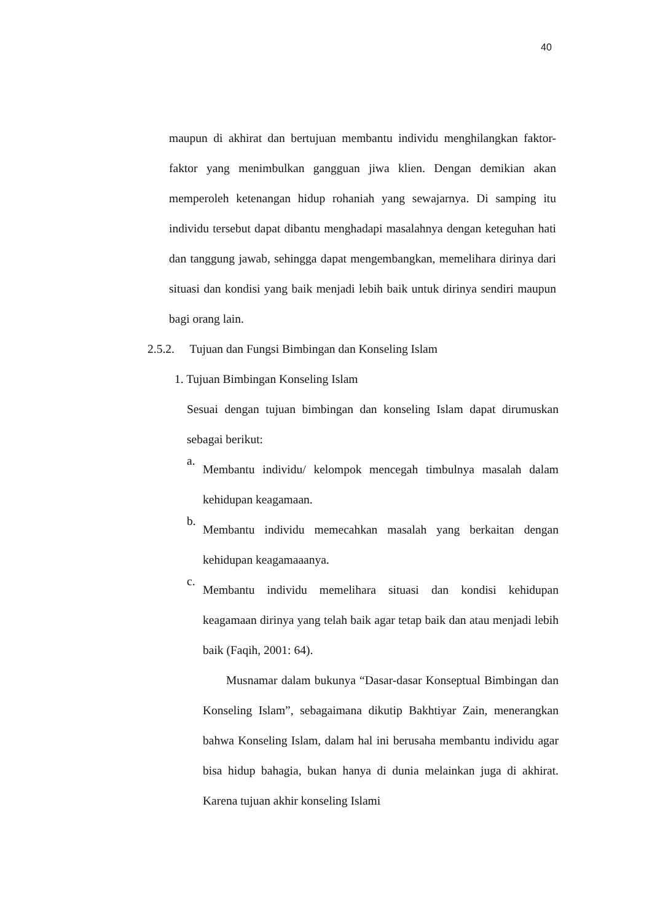40
maupun di akhirat dan bertujuan membantu individu menghilangkan faktor-faktor yang menimbulkan gangguan jiwa klien. Dengan demikian akan memperoleh ketenangan hidup rohaniah yang sewajarnya. Di samping itu individu tersebut dapat dibantu menghadapi masalahnya dengan keteguhan hati dan tanggung jawab, sehingga dapat mengembangkan, memelihara dirinya dari situasi dan kondisi yang baik menjadi lebih baik untuk dirinya sendiri maupun bagi orang lain.
2.5.2. Tujuan dan Fungsi Bimbingan dan Konseling Islam
1. Tujuan Bimbingan Konseling Islam
Sesuai dengan tujuan bimbingan dan konseling Islam dapat dirumuskan sebagai berikut:
a.
Membantu individu/ kelompok mencegah timbulnya masalah dalam kehidupan keagamaan.
b.
Membantu individu memecahkan masalah yang berkaitan dengan kehidupan keagamaaanya.
c.
Membantu individu memelihara situasi dan kondisi kehidupan keagamaan dirinya yang telah baik agar tetap baik dan atau menjadi lebih baik (Faqih, 2001: 64).
Musnamar dalam bukunya “Dasar-dasar Konseptual Bimbingan dan Konseling Islam”, sebagaimana dikutip Bakhtiyar Zain, menerangkan bahwa Konseling Islam, dalam hal ini berusaha membantu individu agar bisa hidup bahagia, bukan hanya di dunia melainkan juga di akhirat. Karena tujuan akhir konseling Islami